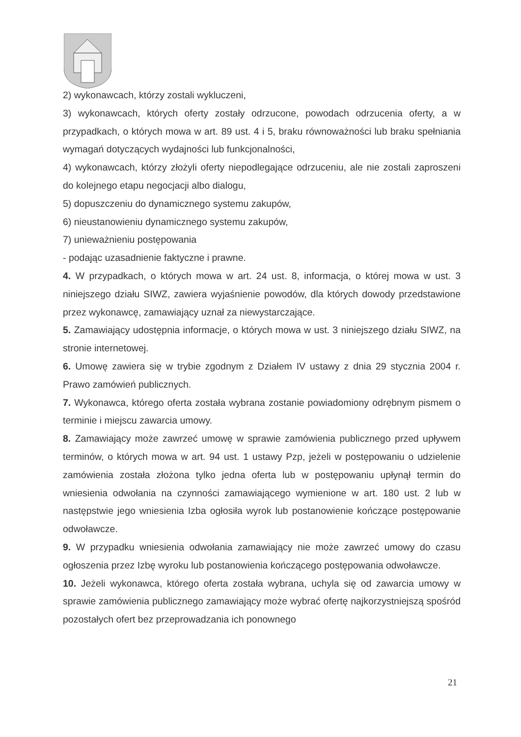2) wykonawcach, którzy zostali wykluczeni,
3) wykonawcach, których oferty zostały odrzucone, powodach odrzucenia oferty, a w przypadkach, o których mowa w art. 89 ust. 4 i 5, braku równoważności lub braku spełniania wymagań dotyczących wydajności lub funkcjonalności,
4) wykonawcach, którzy złożyli oferty niepodlegające odrzuceniu, ale nie zostali zaproszeni do kolejnego etapu negocjacji albo dialogu,
5) dopuszczeniu do dynamicznego systemu zakupów,
6) nieustanowieniu dynamicznego systemu zakupów,
7) unieważnieniu postępowania
- podając uzasadnienie faktyczne i prawne.
4. W przypadkach, o których mowa w art. 24 ust. 8, informacja, o której mowa w ust. 3 niniejszego działu SIWZ, zawiera wyjaśnienie powodów, dla których dowody przedstawione przez wykonawcę, zamawiający uznał za niewystarczające.
5. Zamawiający udostępnia informacje, o których mowa w ust. 3 niniejszego działu SIWZ, na stronie internetowej.
6. Umowę zawiera się w trybie zgodnym z Działem IV ustawy z dnia 29 stycznia 2004 r. Prawo zamówień publicznych.
7. Wykonawca, którego oferta została wybrana zostanie powiadomiony odrębnym pismem o terminie i miejscu zawarcia umowy.
8. Zamawiający może zawrzeć umowę w sprawie zamówienia publicznego przed upływem terminów, o których mowa w art. 94 ust. 1 ustawy Pzp, jeżeli w postępowaniu o udzielenie zamówienia została złożona tylko jedna oferta lub w postępowaniu upłynął termin do wniesienia odwołania na czynności zamawiającego wymienione w art. 180 ust. 2 lub w następstwie jego wniesienia Izba ogłosiła wyrok lub postanowienie kończące postępowanie odwoławcze.
9. W przypadku wniesienia odwołania zamawiający nie może zawrzeć umowy do czasu ogłoszenia przez Izbę wyroku lub postanowienia kończącego postępowania odwoławcze.
10. Jeżeli wykonawca, którego oferta została wybrana, uchyla się od zawarcia umowy w sprawie zamówienia publicznego zamawiający może wybrać ofertę najkorzystniejszą spośród pozostałych ofert bez przeprowadzania ich ponownego
21